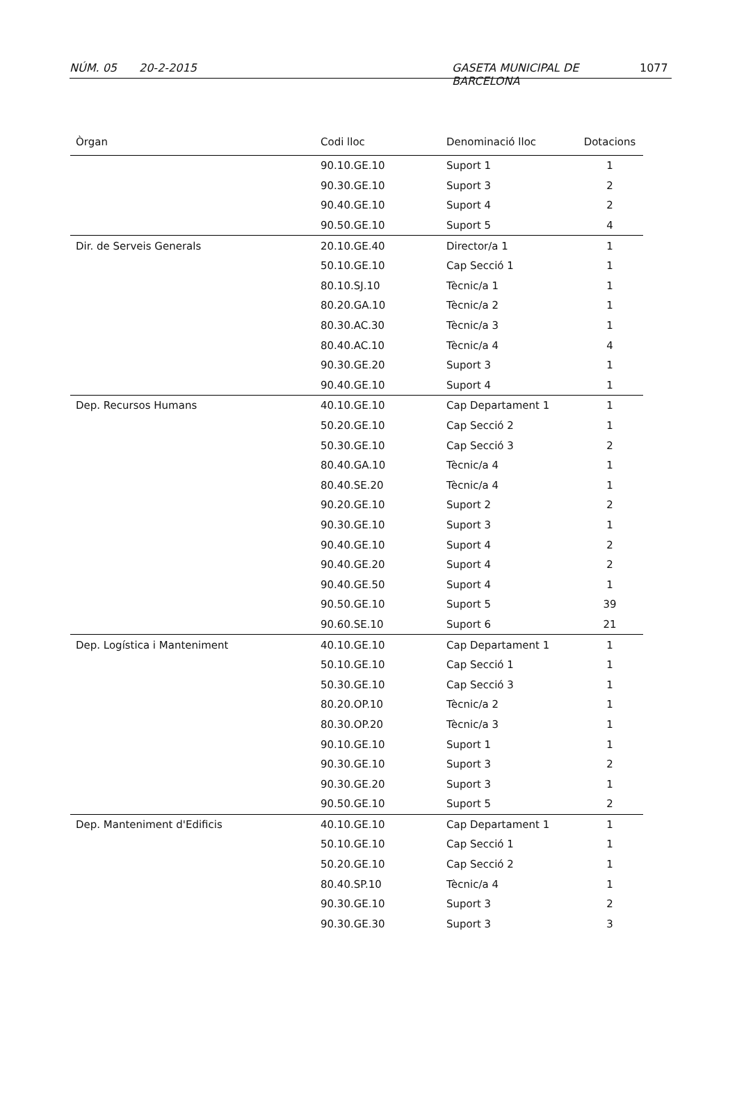NÚM. 05 20-2-2015 GASETA MUNICIPAL DE BARCELONA 1077
| Òrgan | Codi lloc | Denominació lloc | Dotacions |
| --- | --- | --- | --- |
| | 90.10.GE.10 | Suport 1 | 1 |
| | 90.30.GE.10 | Suport 3 | 2 |
| | 90.40.GE.10 | Suport 4 | 2 |
| | 90.50.GE.10 | Suport 5 | 4 |
| Dir. de Serveis Generals | 20.10.GE.40 | Director/a 1 | 1 |
| | 50.10.GE.10 | Cap Secció 1 | 1 |
| | 80.10.SJ.10 | Tècnic/a 1 | 1 |
| | 80.20.GA.10 | Tècnic/a 2 | 1 |
| | 80.30.AC.30 | Tècnic/a 3 | 1 |
| | 80.40.AC.10 | Tècnic/a 4 | 4 |
| | 90.30.GE.20 | Suport 3 | 1 |
| | 90.40.GE.10 | Suport 4 | 1 |
| Dep. Recursos Humans | 40.10.GE.10 | Cap Departament 1 | 1 |
| | 50.20.GE.10 | Cap Secció 2 | 1 |
| | 50.30.GE.10 | Cap Secció 3 | 2 |
| | 80.40.GA.10 | Tècnic/a 4 | 1 |
| | 80.40.SE.20 | Tècnic/a 4 | 1 |
| | 90.20.GE.10 | Suport 2 | 2 |
| | 90.30.GE.10 | Suport 3 | 1 |
| | 90.40.GE.10 | Suport 4 | 2 |
| | 90.40.GE.20 | Suport 4 | 2 |
| | 90.40.GE.50 | Suport 4 | 1 |
| | 90.50.GE.10 | Suport 5 | 39 |
| | 90.60.SE.10 | Suport 6 | 21 |
| Dep. Logística i Manteniment | 40.10.GE.10 | Cap Departament 1 | 1 |
| | 50.10.GE.10 | Cap Secció 1 | 1 |
| | 50.30.GE.10 | Cap Secció 3 | 1 |
| | 80.20.OP.10 | Tècnic/a 2 | 1 |
| | 80.30.OP.20 | Tècnic/a 3 | 1 |
| | 90.10.GE.10 | Suport 1 | 1 |
| | 90.30.GE.10 | Suport 3 | 2 |
| | 90.30.GE.20 | Suport 3 | 1 |
| | 90.50.GE.10 | Suport 5 | 2 |
| Dep. Manteniment d'Edificis | 40.10.GE.10 | Cap Departament 1 | 1 |
| | 50.10.GE.10 | Cap Secció 1 | 1 |
| | 50.20.GE.10 | Cap Secció 2 | 1 |
| | 80.40.SP.10 | Tècnic/a 4 | 1 |
| | 90.30.GE.10 | Suport 3 | 2 |
| | 90.30.GE.30 | Suport 3 | 3 |